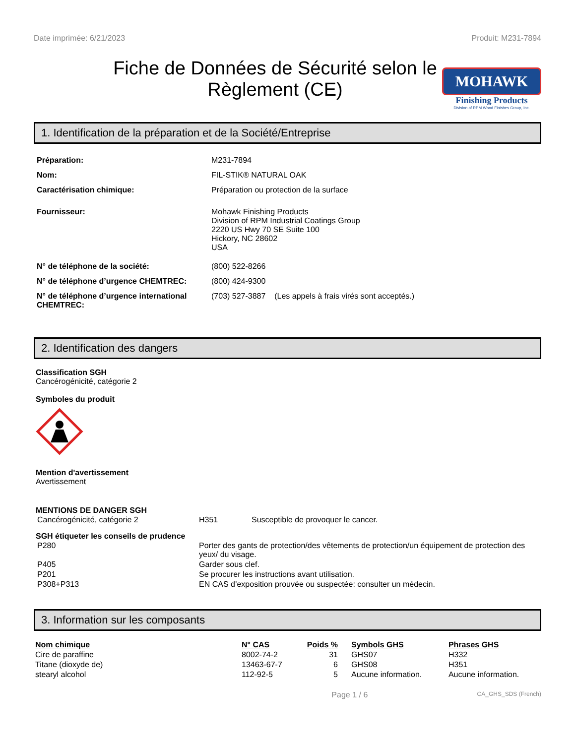Date imprimée: 6/21/2023 Produit: M231-7894
Fiche de Données de Sécurité selon le Règlement (CE)
MOHAWK
Finishing Products
Division of RPM Wood Finishes Group, Inc.
1. Identification de la préparation et de la Société/Entreprise
| Préparation: | M231-7894 |
| Nom: | FIL-STIK® NATURAL OAK |
| Caractérisation chimique: | Préparation ou protection de la surface |
| Fournisseur: | Mohawk Finishing Products Division of RPM Industrial Coatings Group 2220 US Hwy 70 SE Suite 100 Hickory, NC 28602 USA |
| N° de téléphone de la société: | (800) 522-8266 |
| N° de téléphone d’urgence CHEMTREC: | (800) 424-9300 |
| N° de téléphone d’urgence international CHEMTREC: | (703) 527-3887 (Les appels à frais virés sont acceptés.) |
2. Identification des dangers
Classification SGH
Cancérogénicité, catégorie 2
Symboles du produit
Mention d'avertissement
Avertissement
MENTIONS DE DANGER SGH
| Cancérogénicité, catégorie 2 | H351 | Susceptible de provoquer le cancer. |
SGH étiqueter les conseils de prudence
| P280 | Porter des gants de protection/des vêtements de protection/un équipement de protection des yeux/ du visage. |
| P405 | Garder sous clef. |
| P201 | Se procurer les instructions avant utilisation. |
| P308+P313 | EN CAS d’exposition prouvée ou suspectée: consulter un médecin. |
3. Information sur les composants
| Nom chimique | N° CAS | Poids % | Symbols GHS | Phrases GHS |
| --- | --- | --- | --- | --- |
| Cire de paraffine | 8002-74-2 | 31 | GHS07 | H332 |
| Titane (dioxyde de) | 13463-67-7 | 6 | GHS08 | H351 |
| stearyl alcohol | 112-92-5 | 5 | Aucune information. | Aucune information. |
Page 1 / 6 CA_GHS_SDS (French)